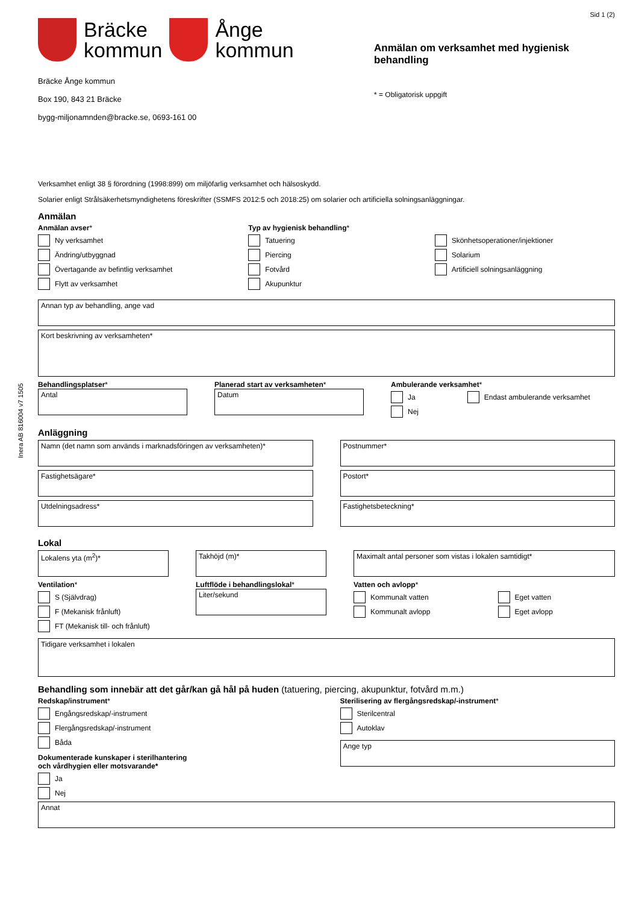Inera AB 816004 v7 1505
Sid 1 (2)
Bräcke
kommun
Ånge
kommun
Bräcke Ånge kommun
Box 190, 843 21 Bräcke
bygg-miljonamnden@bracke.se, 0693-161 00
Anmälan om verksamhet med hygienisk behandling
* = Obligatorisk uppgift
Verksamhet enligt 38 § förordning (1998:899) om miljöfarlig verksamhet och hälsoskydd.
Solarier enligt Strålsäkerhetsmyndighetens föreskrifter (SSMFS 2012:5 och 2018:25) om solarier och artificiella solningsanläggningar.
Anmälan
Anmälan avser*
Ny verksamhet
Ändring/utbyggnad
Övertagande av befintlig verksamhet
Flytt av verksamhet
Typ av hygienisk behandling*
Tatuering
Piercing
Fotvård
Akupunktur
Skönhetsoperationer/injektioner
Solarium
Artificiell solningsanläggning
Annan typ av behandling, ange vad
Kort beskrivning av verksamheten*
Behandlingsplatser*
Antal
Planerad start av verksamheten*
Datum
Ambulerande verksamhet*
Ja
Nej
Endast ambulerande verksamhet
Anläggning
Namn (det namn som används i marknadsföringen av verksamheten)*
Fastighetsägare*
Utdelningsadress*
Postnummer*
Postort*
Fastighetsbeteckning*
Lokal
Lokalens yta (m<sup>2</sup>)* Takhöjd (m)* Maximalt antal personer som vistas i lokalen samtidigt*
Ventilation*
S (Självdrag)
F (Mekanisk frånluft)
FT (Mekanisk till- och frånluft)
Luftflöde i behandlingslokal*
Liter/sekund
Vatten och avlopp*
Kommunalt vatten
Kommunalt avlopp
Eget vatten
Eget avlopp
Tidigare verksamhet i lokalen
Behandling som innebär att det går/kan gå hål på huden (tatuering, piercing, akupunktur, fotvård m.m.)
Redskap/instrument*
Engångsredskap/-instrument
Flergångsredskap/-instrument
Båda
Dokumenterade kunskaper i sterilhantering
och vårdhygien eller motsvarande*
Ja
Nej
Sterilisering av flergångsredskap/-instrument*
Sterilcentral
Autoklav
Ange typ
Annat